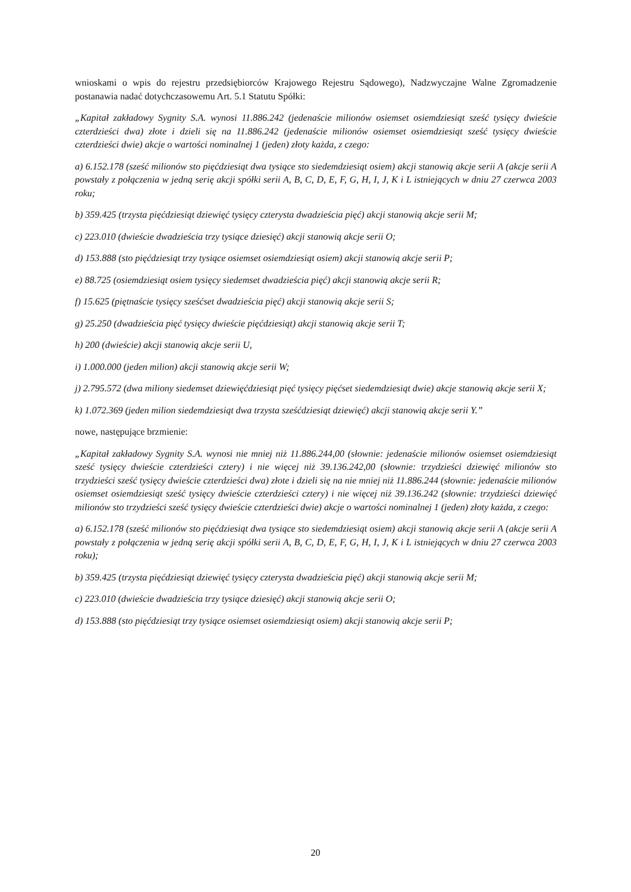wnioskami o wpis do rejestru przedsiębiorców Krajowego Rejestru Sądowego), Nadzwyczajne Walne Zgromadzenie postanawia nadać dotychczasowemu Art. 5.1 Statutu Spółki:
„Kapitał zakładowy Sygnity S.A. wynosi 11.886.242 (jedenaście milionów osiemset osiemdziesiąt sześć tysięcy dwieście czterdzieści dwa) złote i dzieli się na 11.886.242 (jedenaście milionów osiemset osiemdziesiąt sześć tysięcy dwieście czterdzieści dwie) akcje o wartości nominalnej 1 (jeden) złoty każda, z czego:
a) 6.152.178 (sześć milionów sto pięćdziesiąt dwa tysiące sto siedemdziesiąt osiem) akcji stanowią akcje serii A (akcje serii A powstały z połączenia w jedną serię akcji spółki serii A, B, C, D, E, F, G, H, I, J, K i L istniejących w dniu 27 czerwca 2003 roku;
b) 359.425 (trzysta pięćdziesiąt dziewięć tysięcy czterysta dwadzieścia pięć) akcji stanowią akcje serii M;
c) 223.010 (dwieście dwadzieścia trzy tysiące dziesięć) akcji stanowią akcje serii O;
d) 153.888 (sto pięćdziesiąt trzy tysiące osiemset osiemdziesiąt osiem) akcji stanowią akcje serii P;
e) 88.725 (osiemdziesiąt osiem tysięcy siedemset dwadzieścia pięć) akcji stanowią akcje serii R;
f) 15.625 (piętnaście tysięcy sześćset dwadzieścia pięć) akcji stanowią akcje serii S;
g) 25.250 (dwadzieścia pięć tysięcy dwieście pięćdziesiąt) akcji stanowią akcje serii T;
h) 200 (dwieście) akcji stanowią akcje serii U,
i) 1.000.000 (jeden milion) akcji stanowią akcje serii W;
j) 2.795.572 (dwa miliony siedemset dziewięćdziesiąt pięć tysięcy pięćset siedemdziesiąt dwie) akcje stanowią akcje serii X;
k) 1.072.369 (jeden milion siedemdziesiąt dwa trzysta sześćdziesiąt dziewięć) akcji stanowią akcje serii Y.”
nowe, następujące brzmienie:
„Kapitał zakładowy Sygnity S.A. wynosi nie mniej niż 11.886.244,00 (słownie: jedenaście milionów osiemset osiemdziesiąt sześć tysięcy dwieście czterdzieści cztery) i nie więcej niż 39.136.242,00 (słownie: trzydzieści dziewięć milionów sto trzydzieści sześć tysięcy dwieście czterdzieści dwa) złote i dzieli się na nie mniej niż 11.886.244 (słownie: jedenaście milionów osiemset osiemdziesiąt sześć tysięcy dwieście czterdzieści cztery) i nie więcej niż 39.136.242 (słownie: trzydzieści dziewięć milionów sto trzydzieści sześć tysięcy dwieście czterdzieści dwie) akcje o wartości nominalnej 1 (jeden) złoty każda, z czego:
a) 6.152.178 (sześć milionów sto pięćdziesiąt dwa tysiące sto siedemdziesiąt osiem) akcji stanowią akcje serii A (akcje serii A powstały z połączenia w jedną serię akcji spółki serii A, B, C, D, E, F, G, H, I, J, K i L istniejących w dniu 27 czerwca 2003 roku);
b) 359.425 (trzysta pięćdziesiąt dziewięć tysięcy czterysta dwadzieścia pięć) akcji stanowią akcje serii M;
c) 223.010 (dwieście dwadzieścia trzy tysiące dziesięć) akcji stanowią akcje serii O;
d) 153.888 (sto pięćdziesiąt trzy tysiące osiemset osiemdziesiąt osiem) akcji stanowią akcje serii P;
20